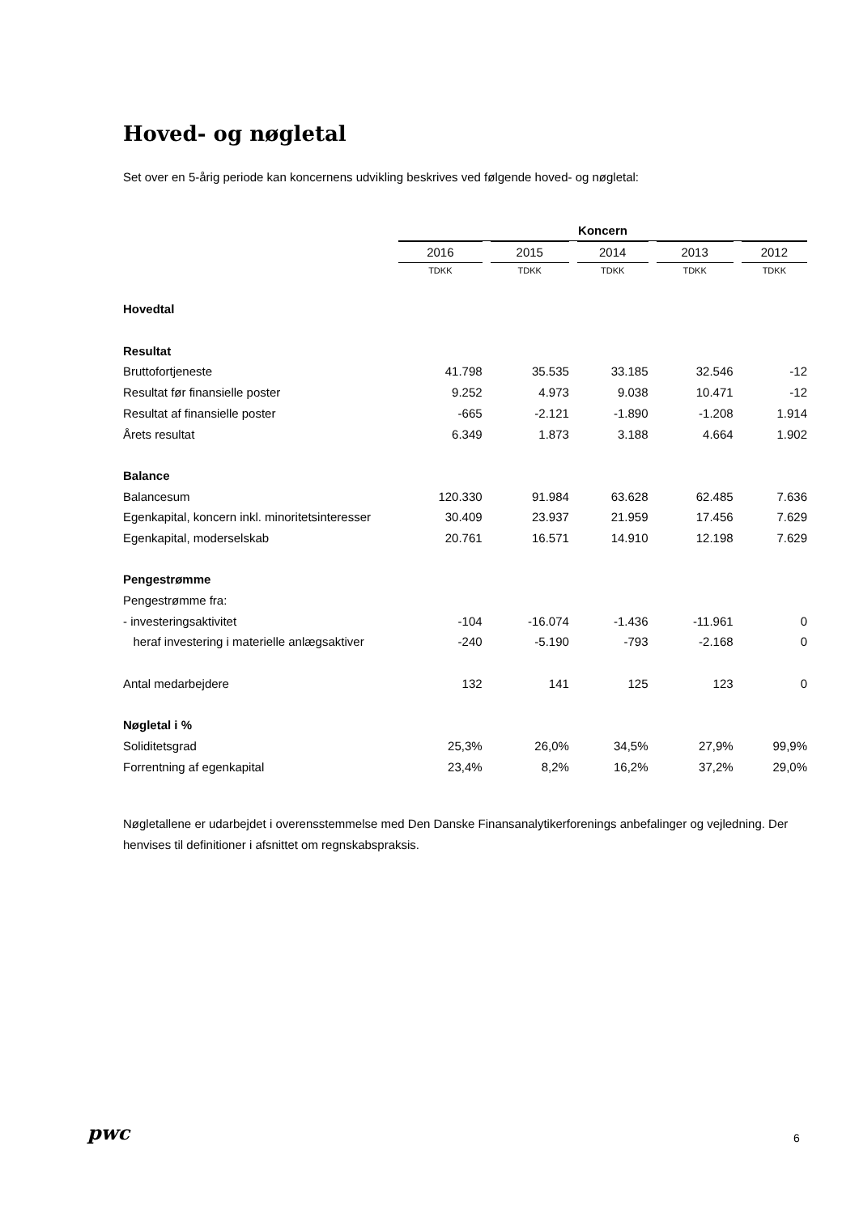Hoved- og nøgletal
Set over en 5-årig periode kan koncernens udvikling beskrives ved følgende hoved- og nøgletal:
| | Koncern | | | | |
| | 2016 | 2015 | 2014 | 2013 | 2012 |
| | TDKK | TDKK | TDKK | TDKK | TDKK |
| Hovedtal | | | | | |
| Resultat | | | | | |
| Bruttofortjeneste | 41.798 | 35.535 | 33.185 | 32.546 | -12 |
| Resultat før finansielle poster | 9.252 | 4.973 | 9.038 | 10.471 | -12 |
| Resultat af finansielle poster | -665 | -2.121 | -1.890 | -1.208 | 1.914 |
| Årets resultat | 6.349 | 1.873 | 3.188 | 4.664 | 1.902 |
| Balance | | | | | |
| Balancesum | 120.330 | 91.984 | 63.628 | 62.485 | 7.636 |
| Egenkapital, koncern inkl. minoritetsinteresser | 30.409 | 23.937 | 21.959 | 17.456 | 7.629 |
| Egenkapital, moderselskab | 20.761 | 16.571 | 14.910 | 12.198 | 7.629 |
| Pengestrømme | | | | | |
| Pengestrømme fra: | | | | | |
| - investeringsaktivitet | -104 | -16.074 | -1.436 | -11.961 | 0 |
| heraf investering i materielle anlægsaktiver | -240 | -5.190 | -793 | -2.168 | 0 |
| Antal medarbejdere | 132 | 141 | 125 | 123 | 0 |
| Nøgletal i % | | | | | |
| Soliditetsgrad | 25,3% | 26,0% | 34,5% | 27,9% | 99,9% |
| Forrentning af egenkapital | 23,4% | 8,2% | 16,2% | 37,2% | 29,0% |
Nøgletallene er udarbejdet i overensstemmelse med Den Danske Finansanalytikerforenings anbefalinger og vejledning. Der henvises til definitioner i afsnittet om regnskabspraksis.
pwc 6